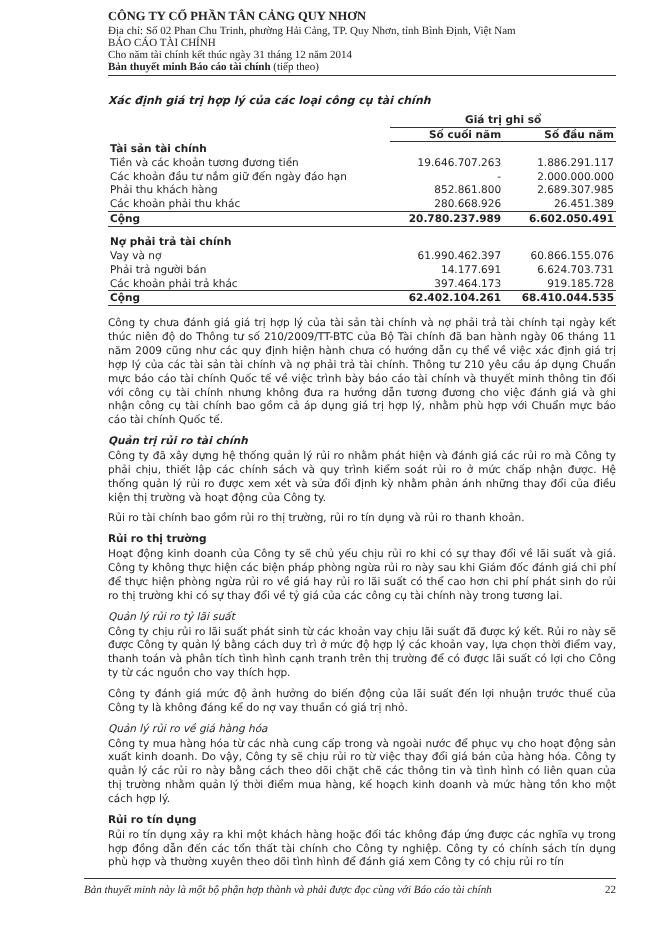CÔNG TY CỔ PHẦN TÂN CẢNG QUY NHƠN
Địa chỉ: Số 02 Phan Chu Trinh, phường Hải Cảng, TP. Quy Nhơn, tỉnh Bình Định, Việt Nam
BÁO CÁO TÀI CHÍNH
Cho năm tài chính kết thúc ngày 31 tháng 12 năm 2014
Bản thuyết minh Báo cáo tài chính (tiếp theo)
Xác định giá trị hợp lý của các loại công cụ tài chính
| | Giá trị ghi sổ | |
| --- | --- | --- |
| | Số cuối năm | Số đầu năm |
| Tài sản tài chính | | |
| Tiền và các khoản tương đương tiền | 19.646.707.263 | 1.886.291.117 |
| Các khoản đầu tư nắm giữ đến ngày đáo hạn | - | 2.000.000.000 |
| Phải thu khách hàng | 852.861.800 | 2.689.307.985 |
| Các khoản phải thu khác | 280.668.926 | 26.451.389 |
| Cộng | 20.780.237.989 | 6.602.050.491 |
| Nợ phải trả tài chính | | |
| Vay và nợ | 61.990.462.397 | 60.866.155.076 |
| Phải trả người bán | 14.177.691 | 6.624.703.731 |
| Các khoản phải trả khác | 397.464.173 | 919.185.728 |
| Cộng | 62.402.104.261 | 68.410.044.535 |
Công ty chưa đánh giá giá trị hợp lý của tài sản tài chính và nợ phải trả tài chính tại ngày kết thúc niên độ do Thông tư số 210/2009/TT-BTC của Bộ Tài chính đã ban hành ngày 06 tháng 11 năm 2009 cũng như các quy định hiện hành chưa có hướng dẫn cụ thể về việc xác định giá trị hợp lý của các tài sản tài chính và nợ phải trả tài chính. Thông tư 210 yêu cầu áp dụng Chuẩn mực báo cáo tài chính Quốc tế về việc trình bày báo cáo tài chính và thuyết minh thông tin đối với công cụ tài chính nhưng không đưa ra hướng dẫn tương đương cho việc đánh giá và ghi nhận công cụ tài chính bao gồm cả áp dụng giá trị hợp lý, nhằm phù hợp với Chuẩn mực báo cáo tài chính Quốc tế.
Quản trị rủi ro tài chính
Công ty đã xây dựng hệ thống quản lý rủi ro nhằm phát hiện và đánh giá các rủi ro mà Công ty phải chịu, thiết lập các chính sách và quy trình kiểm soát rủi ro ở mức chấp nhận được. Hệ thống quản lý rủi ro được xem xét và sửa đổi định kỳ nhằm phản ánh những thay đổi của điều kiện thị trường và hoạt động của Công ty.
Rủi ro tài chính bao gồm rủi ro thị trường, rủi ro tín dụng và rủi ro thanh khoản.
Rủi ro thị trường
Hoạt động kinh doanh của Công ty sẽ chủ yếu chịu rủi ro khi có sự thay đổi về lãi suất và giá. Công ty không thực hiện các biện pháp phòng ngừa rủi ro này sau khi Giám đốc đánh giá chi phí để thực hiện phòng ngừa rủi ro về giá hay rủi ro lãi suất có thể cao hơn chi phí phát sinh do rủi ro thị trường khi có sự thay đổi về tỷ giá của các công cụ tài chính này trong tương lai.
Quản lý rủi ro tỷ lãi suất
Công ty chịu rủi ro lãi suất phát sinh từ các khoản vay chịu lãi suất đã được ký kết. Rủi ro này sẽ được Công ty quản lý bằng cách duy trì ở mức độ hợp lý các khoản vay, lựa chọn thời điểm vay, thanh toán và phân tích tình hình cạnh tranh trên thị trường để có được lãi suất có lợi cho Công ty từ các nguồn cho vay thích hợp.
Công ty đánh giá mức độ ảnh hưởng do biến động của lãi suất đến lợi nhuận trước thuế của Công ty là không đáng kể do nợ vay thuần có giá trị nhỏ.
Quản lý rủi ro về giá hàng hóa
Công ty mua hàng hóa từ các nhà cung cấp trong và ngoài nước để phục vụ cho hoạt động sản xuất kinh doanh. Do vậy, Công ty sẽ chịu rủi ro từ việc thay đổi giá bán của hàng hóa. Công ty quản lý các rủi ro này bằng cách theo dõi chặt chẽ các thông tin và tình hình có liên quan của thị trường nhằm quản lý thời điểm mua hàng, kế hoạch kinh doanh và mức hàng tồn kho một cách hợp lý.
Rủi ro tín dụng
Rủi ro tín dụng xảy ra khi một khách hàng hoặc đối tác không đáp ứng được các nghĩa vụ trong hợp đồng dẫn đến các tổn thất tài chính cho Công ty nghiệp. Công ty có chính sách tín dụng phù hợp và thường xuyên theo dõi tình hình để đánh giá xem Công ty có chịu rủi ro tín
Bản thuyết minh này là một bộ phận hợp thành và phải được đọc cùng với Báo cáo tài chính 22